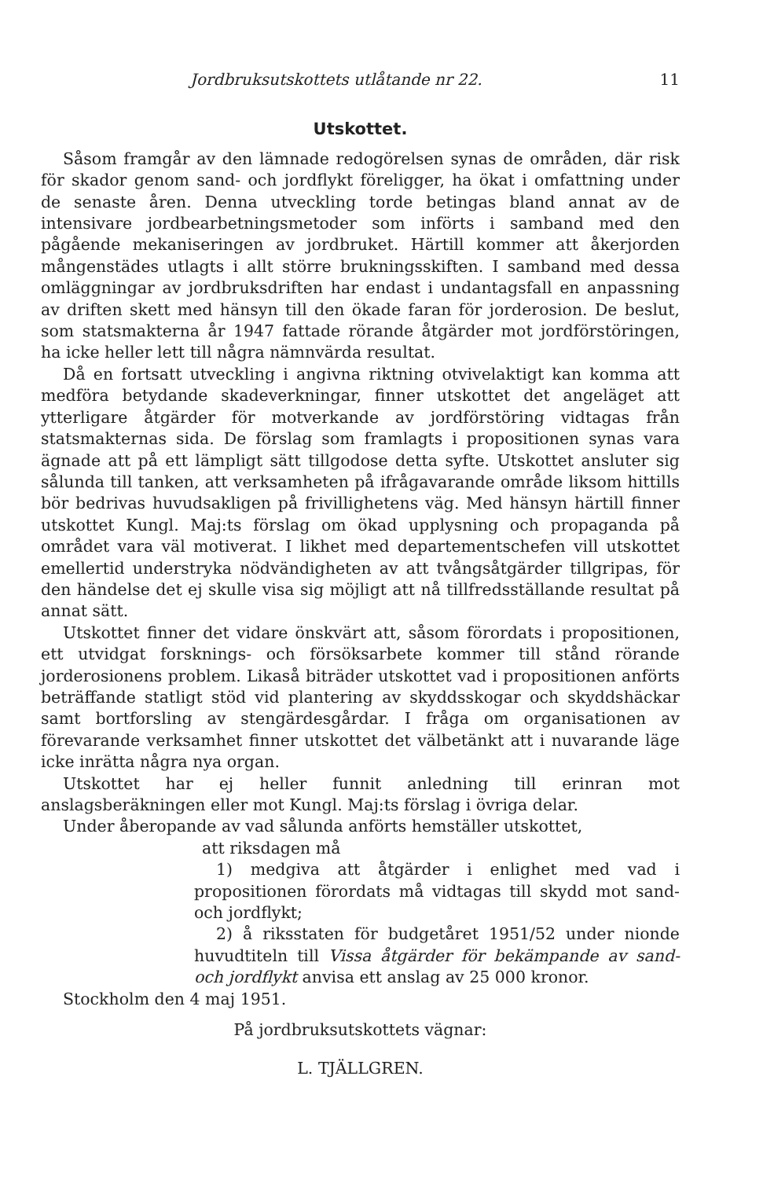Jordbruksutskottets utlåtande nr 22. 11
Utskottet.
Såsom framgår av den lämnade redogörelsen synas de områden, där risk för skador genom sand- och jordflykt föreligger, ha ökat i omfattning under de senaste åren. Denna utveckling torde betingas bland annat av de intensivare jordbearbetningsmetoder som införts i samband med den pågående mekaniseringen av jordbruket. Härtill kommer att åkerjorden mångenstädes utlagts i allt större brukningsskiften. I samband med dessa omläggningar av jordbruksdriften har endast i undantagsfall en anpassning av driften skett med hänsyn till den ökade faran för jorderosion. De beslut, som statsmakterna år 1947 fattade rörande åtgärder mot jordförstöringen, ha icke heller lett till några nämnvärda resultat.
Då en fortsatt utveckling i angivna riktning otvivelaktigt kan komma att medföra betydande skadeverkningar, finner utskottet det angeläget att ytterligare åtgärder för motverkande av jordförstöring vidtagas från statsmakternas sida. De förslag som framlagts i propositionen synas vara ägnade att på ett lämpligt sätt tillgodose detta syfte. Utskottet ansluter sig sålunda till tanken, att verksamheten på ifrågavarande område liksom hittills bör bedrivas huvudsakligen på frivillighetens väg. Med hänsyn härtill finner utskottet Kungl. Maj:ts förslag om ökad upplysning och propaganda på området vara väl motiverat. I likhet med departementschefen vill utskottet emellertid understryka nödvändigheten av att tvångsåtgärder tillgripas, för den händelse det ej skulle visa sig möjligt att nå tillfredsställande resultat på annat sätt.
Utskottet finner det vidare önskvärt att, såsom förordats i propositionen, ett utvidgat forsknings- och försöksarbete kommer till stånd rörande jorderosionens problem. Likaså biträder utskottet vad i propositionen anförts beträffande statligt stöd vid plantering av skyddsskogar och skyddshäckar samt bortforsling av stengärdesgårdar. I fråga om organisationen av förevarande verksamhet finner utskottet det välbetänkt att i nuvarande läge icke inrätta några nya organ.
Utskottet har ej heller funnit anledning till erinran mot anslagsberäkningen eller mot Kungl. Maj:ts förslag i övriga delar.
Under åberopande av vad sålunda anförts hemställer utskottet,
att riksdagen må
1) medgiva att åtgärder i enlighet med vad i propositionen förordats må vidtagas till skydd mot sand- och jordflykt;
2) å riksstaten för budgetåret 1951/52 under nionde huvudtiteln till Vissa åtgärder för bekämpande av sand- och jordflykt anvisa ett anslag av 25 000 kronor.
Stockholm den 4 maj 1951.
På jordbruksutskottets vägnar:
L. TJÄLLGREN.